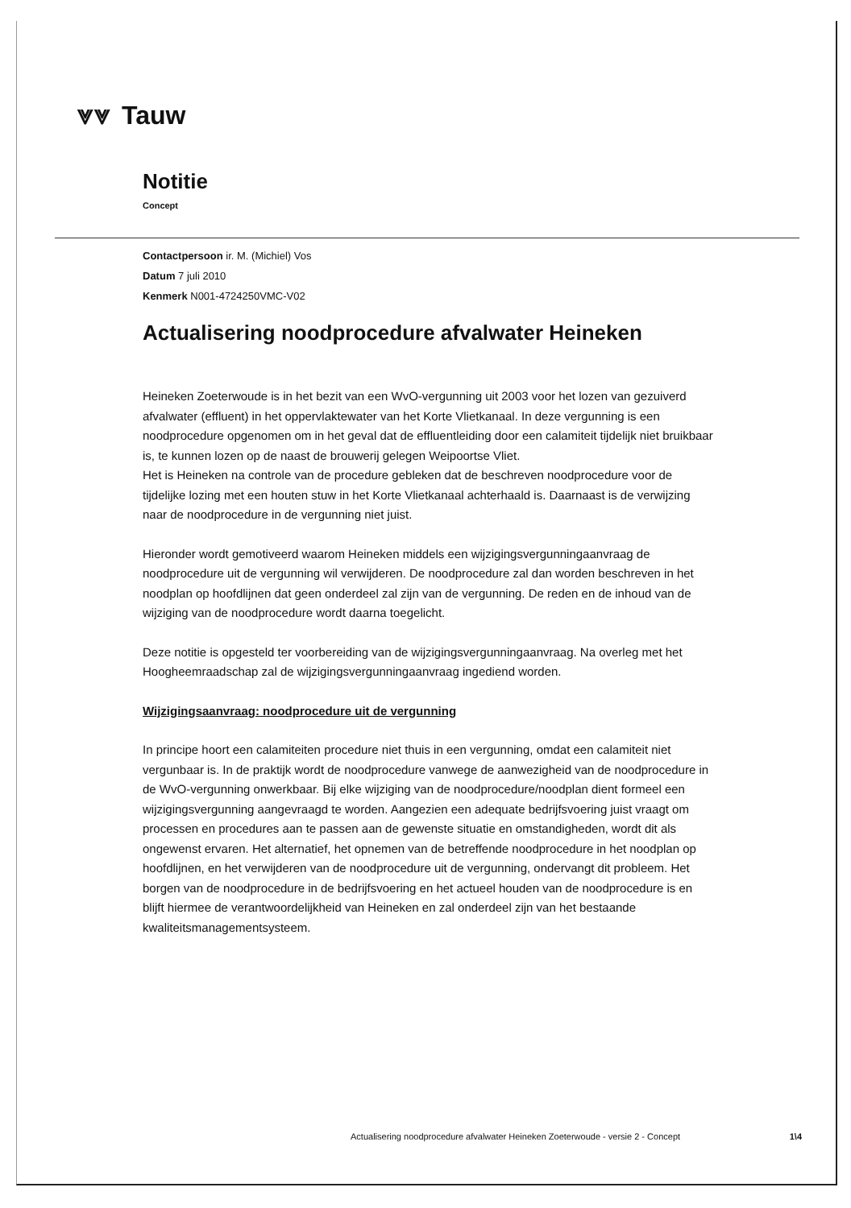⩔⩔ Tauw
Notitie
Concept
Contactpersoon ir. M. (Michiel) Vos
Datum 7 juli 2010
Kenmerk N001-4724250VMC-V02
Actualisering noodprocedure afvalwater Heineken
Heineken Zoeterwoude is in het bezit van een WvO-vergunning uit 2003 voor het lozen van gezuiverd afvalwater (effluent) in het oppervlaktewater van het Korte Vlietkanaal. In deze vergunning is een noodprocedure opgenomen om in het geval dat de effluentleiding door een calamiteit tijdelijk niet bruikbaar is, te kunnen lozen op de naast de brouwerij gelegen Weipoortse Vliet.
Het is Heineken na controle van de procedure gebleken dat de beschreven noodprocedure voor de tijdelijke lozing met een houten stuw in het Korte Vlietkanaal achterhaald is. Daarnaast is de verwijzing naar de noodprocedure in de vergunning niet juist.
Hieronder wordt gemotiveerd waarom Heineken middels een wijzigingsvergunningaanvraag de noodprocedure uit de vergunning wil verwijderen. De noodprocedure zal dan worden beschreven in het noodplan op hoofdlijnen dat geen onderdeel zal zijn van de vergunning. De reden en de inhoud van de wijziging van de noodprocedure wordt daarna toegelicht.
Deze notitie is opgesteld ter voorbereiding van de wijzigingsvergunningaanvraag. Na overleg met het Hoogheemraadschap zal de wijzigingsvergunningaanvraag ingediend worden.
Wijzigingsaanvraag: noodprocedure uit de vergunning
In principe hoort een calamiteiten procedure niet thuis in een vergunning, omdat een calamiteit niet vergunbaar is. In de praktijk wordt de noodprocedure vanwege de aanwezigheid van de noodprocedure in de WvO-vergunning onwerkbaar. Bij elke wijziging van de noodprocedure/noodplan dient formeel een wijzigingsvergunning aangevraagd te worden. Aangezien een adequate bedrijfsvoering juist vraagt om processen en procedures aan te passen aan de gewenste situatie en omstandigheden, wordt dit als ongewenst ervaren. Het alternatief, het opnemen van de betreffende noodprocedure in het noodplan op hoofdlijnen, en het verwijderen van de noodprocedure uit de vergunning, ondervangt dit probleem. Het borgen van de noodprocedure in de bedrijfsvoering en het actueel houden van de noodprocedure is en blijft hiermee de verantwoordelijkheid van Heineken en zal onderdeel zijn van het bestaande kwaliteitsmanagementsysteem.
Actualisering noodprocedure afvalwater Heineken Zoeterwoude - versie 2 - Concept 1\4